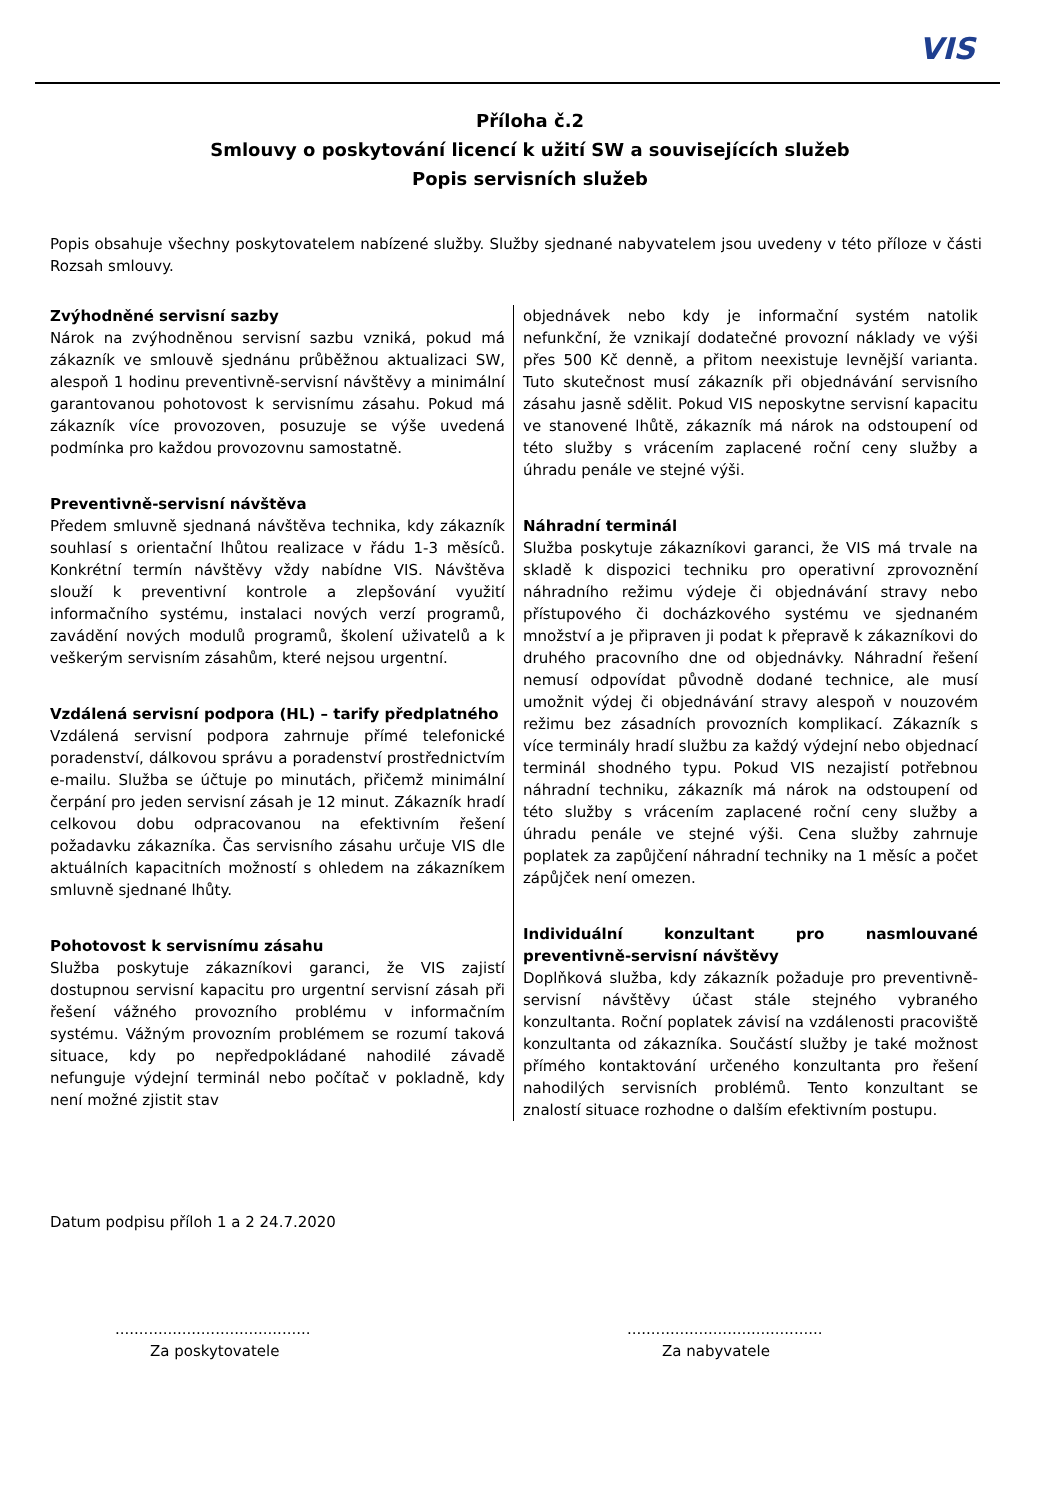VIS
Příloha č.2
Smlouvy o poskytování licencí k užití SW a souvisejících služeb
Popis servisních služeb
Popis obsahuje všechny poskytovatelem nabízené služby. Služby sjednané nabyvatelem jsou uvedeny v této příloze v části Rozsah smlouvy.
Zvýhodněné servisní sazby
Nárok na zvýhodněnou servisní sazbu vzniká, pokud má zákazník ve smlouvě sjednánu průběžnou aktualizaci SW, alespoň 1 hodinu preventivně-servisní návštěvy a minimální garantovanou pohotovost k servisnímu zásahu. Pokud má zákazník více provozoven, posuzuje se výše uvedená podmínka pro každou provozovnu samostatně.
Preventivně-servisní návštěva
Předem smluvně sjednaná návštěva technika, kdy zákazník souhlasí s orientační lhůtou realizace v řádu 1-3 měsíců. Konkrétní termín návštěvy vždy nabídne VIS. Návštěva slouží k preventivní kontrole a zlepšování využití informačního systému, instalaci nových verzí programů, zavádění nových modulů programů, školení uživatelů a k veškerým servisním zásahům, které nejsou urgentní.
Vzdálená servisní podpora (HL) – tarify předplatného
Vzdálená servisní podpora zahrnuje přímé telefonické poradenství, dálkovou správu a poradenství prostřednictvím e-mailu. Služba se účtuje po minutách, přičemž minimální čerpání pro jeden servisní zásah je 12 minut. Zákazník hradí celkovou dobu odpracovanou na efektivním řešení požadavku zákazníka. Čas servisního zásahu určuje VIS dle aktuálních kapacitních možností s ohledem na zákazníkem smluvně sjednané lhůty.
Pohotovost k servisnímu zásahu
Služba poskytuje zákazníkovi garanci, že VIS zajistí dostupnou servisní kapacitu pro urgentní servisní zásah při řešení vážného provozního problému v informačním systému. Vážným provozním problémem se rozumí taková situace, kdy po nepředpokládané nahodilé závadě nefunguje výdejní terminál nebo počítač v pokladně, kdy není možné zjistit stav
objednávek nebo kdy je informační systém natolik nefunkční, že vznikají dodatečné provozní náklady ve výši přes 500 Kč denně, a přitom neexistuje levnější varianta. Tuto skutečnost musí zákazník při objednávání servisního zásahu jasně sdělit. Pokud VIS neposkytne servisní kapacitu ve stanovené lhůtě, zákazník má nárok na odstoupení od této služby s vrácením zaplacené roční ceny služby a úhradu penále ve stejné výši.
Náhradní terminál
Služba poskytuje zákazníkovi garanci, že VIS má trvale na skladě k dispozici techniku pro operativní zprovoznění náhradního režimu výdeje či objednávání stravy nebo přístupového či docházkového systému ve sjednaném množství a je připraven ji podat k přepravě k zákazníkovi do druhého pracovního dne od objednávky. Náhradní řešení nemusí odpovídat původně dodané technice, ale musí umožnit výdej či objednávání stravy alespoň v nouzovém režimu bez zásadních provozních komplikací. Zákazník s více terminály hradí službu za každý výdejní nebo objednací terminál shodného typu. Pokud VIS nezajistí potřebnou náhradní techniku, zákazník má nárok na odstoupení od této služby s vrácením zaplacené roční ceny služby a úhradu penále ve stejné výši. Cena služby zahrnuje poplatek za zapůjčení náhradní techniky na 1 měsíc a počet zápůjček není omezen.
Individuální konzultant pro nasmlouvané preventivně-servisní návštěvy
Doplňková služba, kdy zákazník požaduje pro preventivně-servisní návštěvy účast stále stejného vybraného konzultanta. Roční poplatek závisí na vzdálenosti pracoviště konzultanta od zákazníka. Součástí služby je také možnost přímého kontaktování určeného konzultanta pro řešení nahodilých servisních problémů. Tento konzultant se znalostí situace rozhodne o dalším efektivním postupu.
Datum podpisu příloh 1 a 2 24.7.2020
.........................................
Za poskytovatele
.........................................
Za nabyvatele